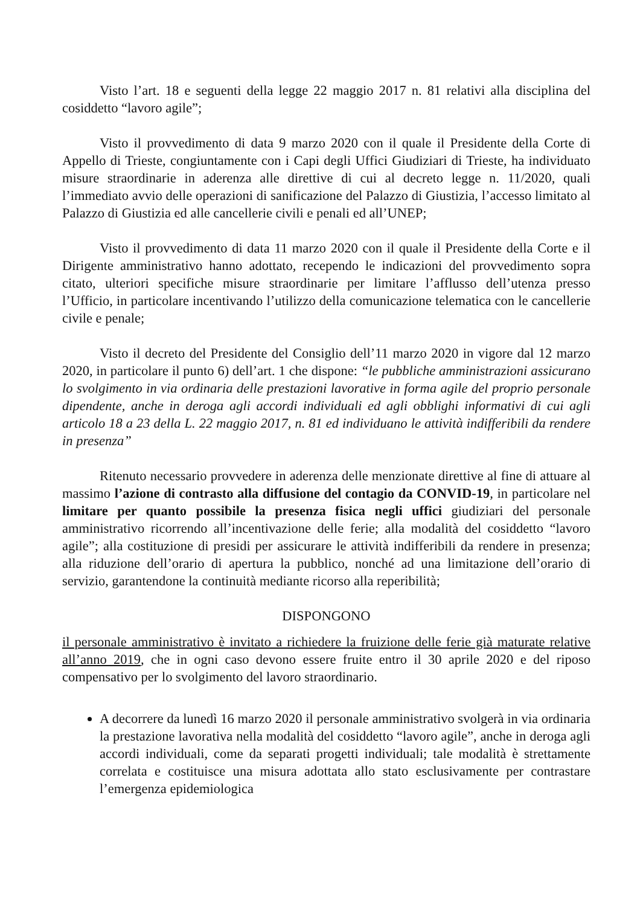Visto l’art. 18 e seguenti della legge 22 maggio 2017 n. 81 relativi alla disciplina del cosiddetto “lavoro agile”;
Visto il provvedimento di data 9 marzo 2020 con il quale il Presidente della Corte di Appello di Trieste, congiuntamente con i Capi degli Uffici Giudiziari di Trieste, ha individuato misure straordinarie in aderenza alle direttive di cui al decreto legge n. 11/2020, quali l’immediato avvio delle operazioni di sanificazione del Palazzo di Giustizia, l’accesso limitato al Palazzo di Giustizia ed alle cancellerie civili e penali ed all’UNEP;
Visto il provvedimento di data 11 marzo 2020 con il quale il Presidente della Corte e il Dirigente amministrativo hanno adottato, recependo le indicazioni del provvedimento sopra citato, ulteriori specifiche misure straordinarie per limitare l’afflusso dell’utenza presso l’Ufficio, in particolare incentivando l’utilizzo della comunicazione telematica con le cancellerie civile e penale;
Visto il decreto del Presidente del Consiglio dell’11 marzo 2020 in vigore dal 12 marzo 2020, in particolare il punto 6) dell’art. 1 che dispone: “le pubbliche amministrazioni assicurano lo svolgimento in via ordinaria delle prestazioni lavorative in forma agile del proprio personale dipendente, anche in deroga agli accordi individuali ed agli obblighi informativi di cui agli articolo 18 a 23 della L. 22 maggio 2017, n. 81 ed individuano le attività indifferibili da rendere in presenza”
Ritenuto necessario provvedere in aderenza delle menzionate direttive al fine di attuare al massimo l’azione di contrasto alla diffusione del contagio da CONVID-19, in particolare nel limitare per quanto possibile la presenza fisica negli uffici giudiziari del personale amministrativo ricorrendo all’incentivazione delle ferie; alla modalità del cosiddetto “lavoro agile”; alla costituzione di presidi per assicurare le attività indifferibili da rendere in presenza; alla riduzione dell’orario di apertura la pubblico, nonché ad una limitazione dell’orario di servizio, garantendone la continuità mediante ricorso alla reperibilità;
DISPONGONO
il personale amministrativo è invitato a richiedere la fruizione delle ferie già maturate relative all’anno 2019, che in ogni caso devono essere fruite entro il 30 aprile 2020 e del riposo compensativo per lo svolgimento del lavoro straordinario.
A decorrere da lunedì 16 marzo 2020 il personale amministrativo svolgerà in via ordinaria la prestazione lavorativa nella modalità del cosiddetto “lavoro agile”, anche in deroga agli accordi individuali, come da separati progetti individuali; tale modalità è strettamente correlata e costituisce una misura adottata allo stato esclusivamente per contrastare l’emergenza epidemiologica